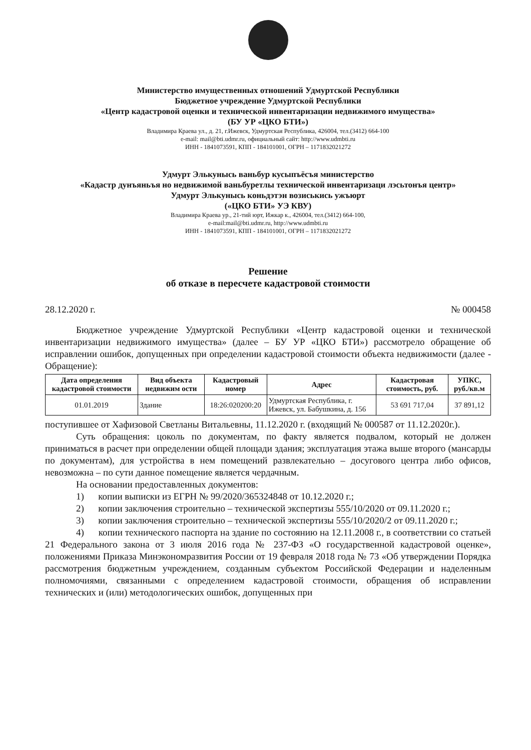Министерство имущественных отношений Удмуртской Республики
Бюджетное учреждение Удмуртской Республики
«Центр кадастровой оценки и технической инвентаризации недвижимого имущества»
(БУ УР «ЦКО БТИ»)
Владимира Краева ул., д. 21, г.Ижевск, Удмуртская Республика, 426004, тел.(3412) 664-100
e-mail: mail@bti.udmr.ru, официальный сайт: http://www.udmbti.ru
ИНН - 1841073591, КПП - 184101001, ОГРН – 1171832021272
Удмурт Элькунысь ваньбур кусыпъёсъя министерство
«Кадастр дунъяньъя но недвижимой ваньбуретлы технической инвентаризаци лэсьтонъя центр»
Удмурт Элькунысь коньдэтэн возиськись ужъюрт
(«ЦКО БТИ» УЭ КВУ)
Владимира Краева ур., 21-тий юрт, Ижкар к., 426004, тел.(3412) 664-100,
e-mail:mail@bti.udmr.ru, http://www.udmbti.ru
ИНН - 1841073591, КПП - 184101001, ОГРН – 1171832021272
Решение
об отказе в пересчете кадастровой стоимости
28.12.2020 г. № 000458
Бюджетное учреждение Удмуртской Республики «Центр кадастровой оценки и технической инвентаризации недвижимого имущества» (далее – БУ УР «ЦКО БТИ») рассмотрело обращение об исправлении ошибок, допущенных при определении кадастровой стоимости объекта недвижимости (далее - Обращение):
| Дата определения кадастровой стоимости | Вид объекта недвижим ости | Кадастровый номер | Адрес | Кадастровая стоимость, руб. | УПКС, руб./кв.м |
| --- | --- | --- | --- | --- | --- |
| 01.01.2019 | Здание | 18:26:020200:20 | Удмуртская Республика, г. Ижевск, ул. Бабушкина, д. 156 | 53 691 717,04 | 37 891,12 |
поступившее от Хафизовой Светланы Витальевны, 11.12.2020 г. (входящий № 000587 от 11.12.2020г.).
Суть обращения: цоколь по документам, по факту является подвалом, который не должен приниматься в расчет при определении общей площади здания; эксплуатация этажа выше второго (мансарды по документам), для устройства в нем помещений развлекательно – досугового центра либо офисов, невозможна – по сути данное помещение является чердачным.
На основании предоставленных документов:
1) копии выписки из ЕГРН № 99/2020/365324848 от 10.12.2020 г.;
2) копии заключения строительно – технической экспертизы 555/10/2020 от 09.11.2020 г.;
3) копии заключения строительно – технической экспертизы 555/10/2020/2 от 09.11.2020 г.;
4) копии технического паспорта на здание по состоянию на 12.11.2008 г., в соответствии со статьей 21 Федерального закона от 3 июля 2016 года № 237-ФЗ «О государственной кадастровой оценке», положениями Приказа Минэкономразвития России от 19 февраля 2018 года № 73 «Об утверждении Порядка рассмотрения бюджетным учреждением, созданным субъектом Российской Федерации и наделенным полномочиями, связанными с определением кадастровой стоимости, обращения об исправлении технических и (или) методологических ошибок, допущенных при